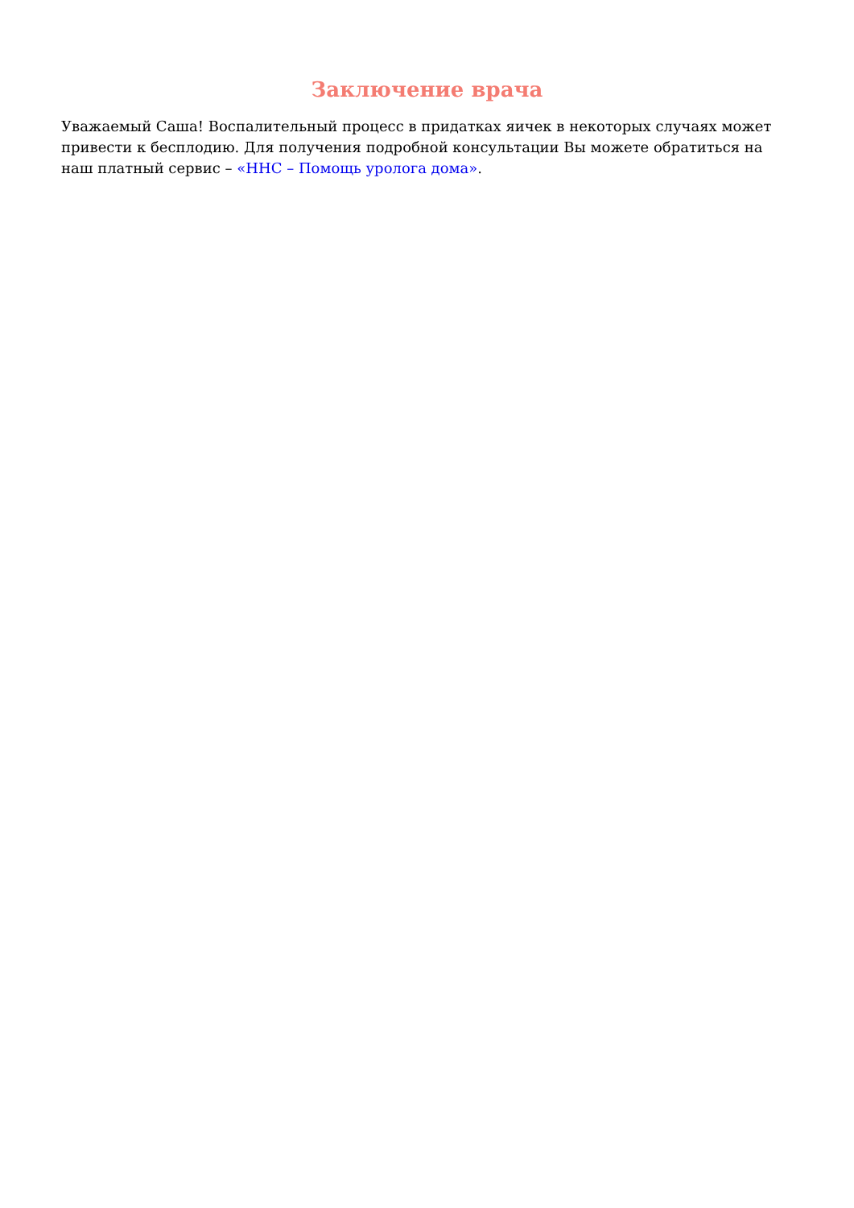Заключение врача
Уважаемый Саша! Воспалительный процесс в придатках яичек в некоторых случаях может привести к бесплодию. Для получения подробной консультации Вы можете обратиться на наш платный сервис – «ННС – Помощь уролога дома».